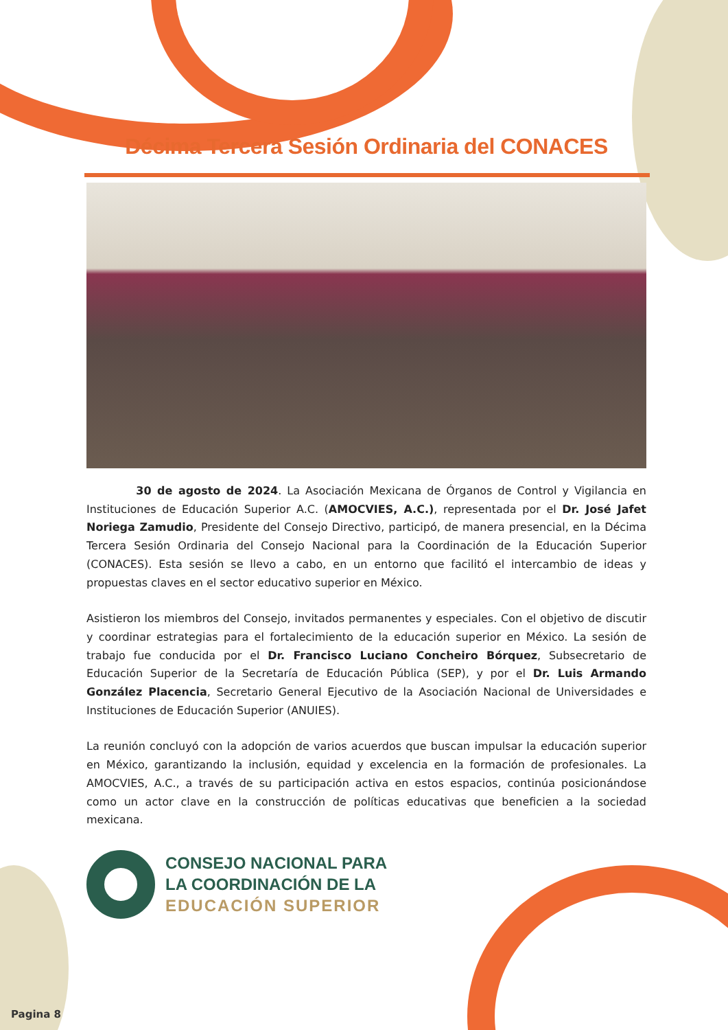Décima Tercera Sesión Ordinaria del CONACES
30 de agosto de 2024. La Asociación Mexicana de Órganos de Control y Vigilancia en Instituciones de Educación Superior A.C. (AMOCVIES, A.C.), representada por el Dr. José Jafet Noriega Zamudio, Presidente del Consejo Directivo, participó, de manera presencial, en la Décima Tercera Sesión Ordinaria del Consejo Nacional para la Coordinación de la Educación Superior (CONACES). Esta sesión se llevo a cabo, en un entorno que facilitó el intercambio de ideas y propuestas claves en el sector educativo superior en México.
Asistieron los miembros del Consejo, invitados permanentes y especiales. Con el objetivo de discutir y coordinar estrategias para el fortalecimiento de la educación superior en México. La sesión de trabajo fue conducida por el Dr. Francisco Luciano Concheiro Bórquez, Subsecretario de Educación Superior de la Secretaría de Educación Pública (SEP), y por el Dr. Luis Armando González Placencia, Secretario General Ejecutivo de la Asociación Nacional de Universidades e Instituciones de Educación Superior (ANUIES).
La reunión concluyó con la adopción de varios acuerdos que buscan impulsar la educación superior en México, garantizando la inclusión, equidad y excelencia en la formación de profesionales. La AMOCVIES, A.C., a través de su participación activa en estos espacios, continúa posicionándose como un actor clave en la construcción de políticas educativas que beneficien a la sociedad mexicana.
CONSEJO NACIONAL PARA
LA COORDINACIÓN DE LA
EDUCACIÓN SUPERIOR
Pagina 8